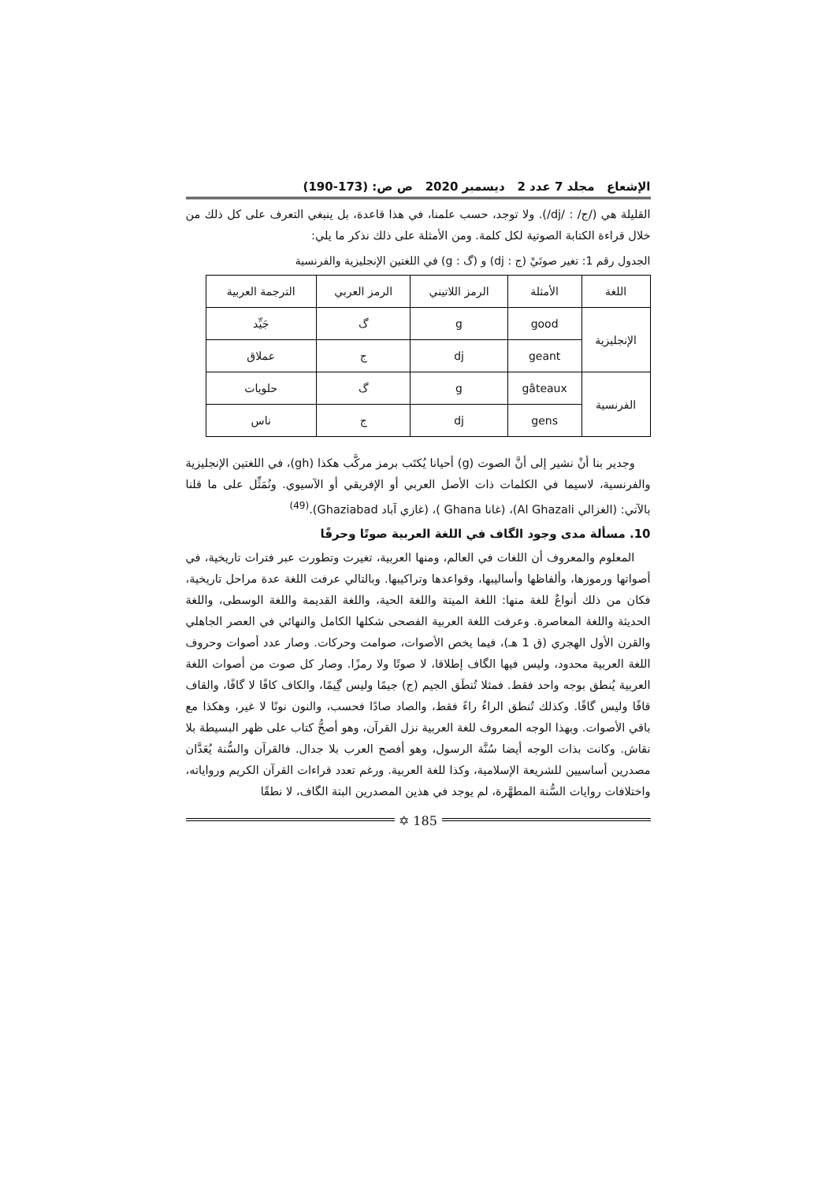الإشعاع مجلد 7 عدد 2 ديسمبر 2020 ص ص: (173-190)
القليلة هي (/ج/ : /dj/). ولا توجد، حسب علمنا، في هذا قاعدة، بل ينبغي التعرف على كل ذلك من خلال قراءة الكتابة الصوتية لكل كلمة. ومن الأمثلة على ذلك نذكر ما يلي:
الجدول رقم 1: تغير صوتَيْ (ج : dj) و (گ : g) في اللغتين الإنجليزية والفرنسية
| اللغة | الأمثلة | الرمز اللاتيني | الرمز العربي | الترجمة العربية |
| --- | --- | --- | --- | --- |
| الإنجليزية | good | g | گ | جَيِّد |
| | geant | dj | ج | عملاق |
| الفرنسية | gâteaux | g | گ | حلويات |
| | gens | dj | ج | ناس |
وجدير بنا أنْ نشير إلى أنَّ الصوت (g) أحيانا يُكتَب برمز مركَّب هكذا (gh)، في اللغتين الإنجليزية والفرنسية، لاسيما في الكلمات ذات الأصل العربي أو الإفريقي أو الآسيوي. ونُمَثِّل على ما قلنا بالآتي: (الغزالي Al Ghazali)، (غانا Ghana )، (غازي آباد Ghaziabad).<sup>(49)</sup>
10. مسألة مدى وجود الگاف في اللغة العربية صوتًا وحرفًا
المعلوم والمعروف أن اللغات في العالم، ومنها العربية، تغيرت وتطورت عبر فترات تاريخية، في أصواتها ورموزها، وألفاظها وأساليبها، وقواعدها وتراكيبها. وبالتالي عرفت اللغة عدة مراحل تاريخية، فكان من ذلك أنواعٌ للغة منها: اللغة الميتة واللغة الحية، واللغة القديمة واللغة الوسطى، واللغة الحديثة واللغة المعاصرة. وعرفت اللغة العربية الفصحى شكلها الكامل والنهائي في العصر الجاهلي والقرن الأول الهجري (ق 1 هـ)، فيما يخص الأصوات، صوامت وحركات. وصار عدد أصوات وحروف اللغة العربية محدود، وليس فيها الگاف إطلاقا، لا صوتًا ولا رمزًا. وصار كل صوت من أصوات اللغة العربية يُنطق بوجه واحد فقط. فمثلا تُنطَق الجيم (ج) جيمًا وليس گِيمًا، والكاف كافًا لا گافًا، والقاف قافًا وليس گافًا. وكذلك تُنطق الراءُ راءً فقط، والصاد صادًا فحسب، والنون نونًا لا غير، وهكذا مع باقي الأصوات. وبهذا الوجه المعروف للغة العربية نزل القرآن، وهو أصحُّ كتاب على ظهر البسيطة بلا نقاش. وكانت بذات الوجه أيضا سُنَّة الرسول، وهو أفصح العرب بلا جدال. فالقرآن والسُّنة يُعَدَّان مصدرين أساسيين للشريعة الإسلامية، وكذا للغة العربية. ورغم تعدد قراءات القرآن الكريم ورواياته، واختلافات روايات السُّنة المطهَّرة، لم يوجد في هذين المصدرين البتة الگاف، لا نطقًا
✡ 185